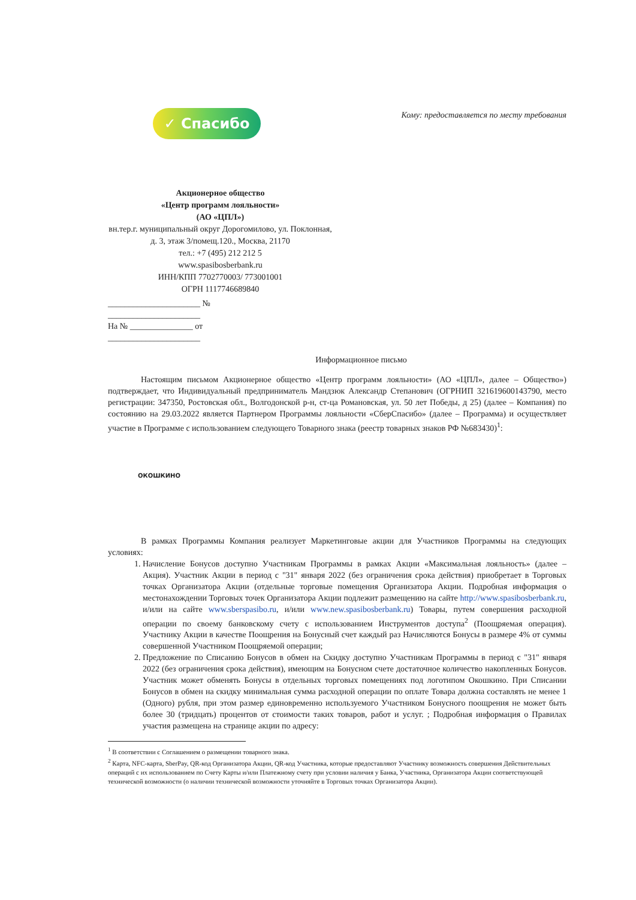✓ Спасибо
Кому: предоставляется по месту требования
Акционерное общество
«Центр программ лояльности»
(АО «ЦПЛ»)
вн.тер.г. муниципальный округ Дорогомилово, ул. Поклонная, д. 3, этаж 3/помещ.120., Москва, 21170
тел.: +7 (495) 212 212 5
www.spasibosberbank.ru
ИНН/КПП 7702770003/ 773001001
ОГРН 1117746689840
______________________ № ______________________
На № _______________ от ______________________
Информационное письмо
Настоящим письмом Акционерное общество «Центр программ лояльности» (АО «ЦПЛ», далее – Общество») подтверждает, что Индивидуальный предприниматель Мандзюк Александр Степанович (ОГРНИП 321619600143790, место регистрации: 347350, Ростовская обл., Волгодонской р-н, ст-ца Романовская, ул. 50 лет Победы, д 25) (далее – Компания) по состоянию на 29.03.2022 является Партнером Программы лояльности «СберСпасибо» (далее – Программа) и осуществляет участие в Программе с использованием следующего Товарного знака (реестр товарных знаков РФ №683430)<sup>1</sup>:
ОКОШКИНО
В рамках Программы Компания реализует Маркетинговые акции для Участников Программы на следующих условиях:
1. Начисление Бонусов доступно Участникам Программы в рамках Акции «Максимальная лояльность» (далее – Акция). Участник Акции в период с "31" января 2022 (без ограничения срока действия) приобретает в Торговых точках Организатора Акции (отдельные торговые помещения Организатора Акции. Подробная информация о местонахождении Торговых точек Организатора Акции подлежит размещению на сайте http://www.spasibosberbank.ru, и/или на сайте www.sberspasibo.ru, и/или www.new.spasibosberbank.ru) Товары, путем совершения расходной операции по своему банковскому счету с использованием Инструментов доступа<sup>2</sup> (Поощряемая операция). Участнику Акции в качестве Поощрения на Бонусный счет каждый раз Начисляются Бонусы в размере 4% от суммы совершенной Участником Поощряемой операции;
2. Предложение по Списанию Бонусов в обмен на Скидку доступно Участникам Программы в период с "31" января 2022 (без ограничения срока действия), имеющим на Бонусном счете достаточное количество накопленных Бонусов. Участник может обменять Бонусы в отдельных торговых помещениях под логотипом Окошкино. При Списании Бонусов в обмен на скидку минимальная сумма расходной операции по оплате Товара должна составлять не менее 1 (Одного) рубля, при этом размер единовременно используемого Участником Бонусного поощрения не может быть более 30 (тридцать) процентов от стоимости таких товаров, работ и услуг. ; Подробная информация о Правилах участия размещена на странице акции по адресу:
<sup>1</sup> В соответствии с Соглашением о размещении товарного знака.
<sup>2</sup> Карта, NFC-карта, SberPay, QR-код Организатора Акции, QR-код Участника, которые предоставляют Участнику возможность совершения Действительных операций с их использованием по Счету Карты и/или Платежному счету при условии наличия у Банка, Участника, Организатора Акции соответствующей технической возможности (о наличии технической возможности уточняйте в Торговых точках Организатора Акции).